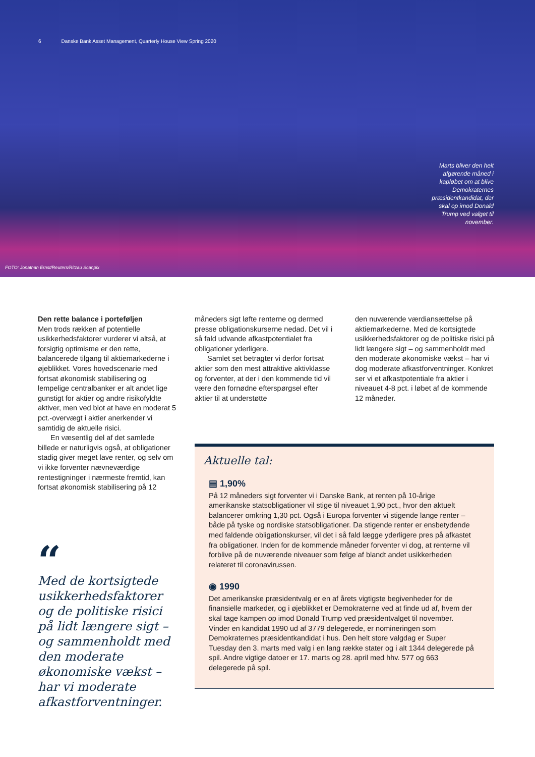6 Danske Bank Asset Management, Quarterly House View Spring 2020
Marts bliver den helt afgørende måned i kapløbet om at blive Demokraternes præsidentkandidat, der skal op imod Donald Trump ved valget til november.
FOTO: Jonathan Ernst/Reuters/Ritzau Scanpix
Den rette balance i porteføljen
Men trods rækken af potentielle usikkerhedsfaktorer vurderer vi altså, at forsigtig optimisme er den rette, balancerede tilgang til aktiemarkederne i øjeblikket. Vores hovedscenarie med fortsat økonomisk stabilisering og lempelige centralbanker er alt andet lige gunstigt for aktier og andre risikofyldte aktiver, men ved blot at have en moderat 5 pct.-overvægt i aktier anerkender vi samtidig de aktuelle risici.
En væsentlig del af det samlede billede er naturligvis også, at obligationer stadig giver meget lave renter, og selv om vi ikke forventer nævneværdige rentestigninger i nærmeste fremtid, kan fortsat økonomisk stabilisering på 12
“
Med de kortsigtede usikkerhedsfaktorer og de politiske risici på lidt længere sigt – og sammenholdt med den moderate økonomiske vækst – har vi moderate afkastforventninger.
måneders sigt løfte renterne og dermed presse obligationskurserne nedad. Det vil i så fald udvande afkastpotentialet fra obligationer yderligere.
Samlet set betragter vi derfor fortsat aktier som den mest attraktive aktivklasse og forventer, at der i den kommende tid vil være den fornødne efterspørgsel efter aktier til at understøtte
den nuværende værdiansættelse på aktiemarkederne. Med de kortsigtede usikkerhedsfaktorer og de politiske risici på lidt længere sigt – og sammenholdt med den moderate økonomiske vækst – har vi dog moderate afkastforventninger. Konkret ser vi et afkastpotentiale fra aktier i niveauet 4-8 pct. i løbet af de kommende 12 måneder.
Aktuelle tal:
▤ 1,90%
På 12 måneders sigt forventer vi i Danske Bank, at renten på 10-årige amerikanske statsobligationer vil stige til niveauet 1,90 pct., hvor den aktuelt balancerer omkring 1,30 pct. Også i Europa forventer vi stigende lange renter – både på tyske og nordiske statsobligationer. Da stigende renter er ensbetydende med faldende obligationskurser, vil det i så fald lægge yderligere pres på afkastet fra obligationer. Inden for de kommende måneder forventer vi dog, at renterne vil forblive på de nuværende niveauer som følge af blandt andet usikkerheden relateret til coronavirussen.
◉ 1990
Det amerikanske præsidentvalg er en af årets vigtigste begivenheder for de finansielle markeder, og i øjeblikket er Demokraterne ved at finde ud af, hvem der skal tage kampen op imod Donald Trump ved præsidentvalget til november. Vinder en kandidat 1990 ud af 3779 delegerede, er nomineringen som Demokraternes præsidentkandidat i hus. Den helt store valgdag er Super Tuesday den 3. marts med valg i en lang række stater og i alt 1344 delegerede på spil. Andre vigtige datoer er 17. marts og 28. april med hhv. 577 og 663 delegerede på spil.